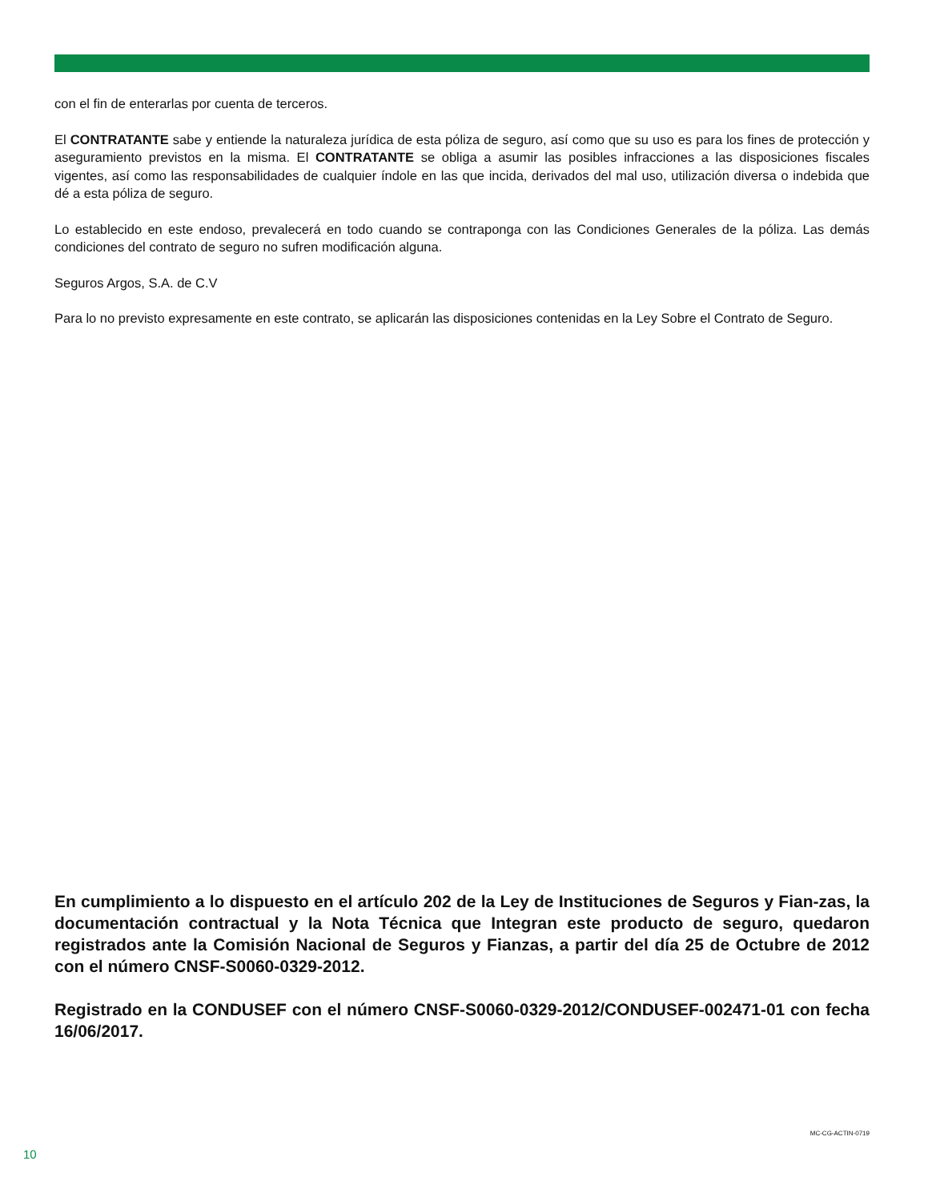con el fin de enterarlas por cuenta de terceros.
El CONTRATANTE sabe y entiende la naturaleza jurídica de esta póliza de seguro, así como que su uso es para los fines de protección y aseguramiento previstos en la misma. El CONTRATANTE se obliga a asumir las posibles infracciones a las disposiciones fiscales vigentes, así como las responsabilidades de cualquier índole en las que incida, derivados del mal uso, utilización diversa o indebida que dé a esta póliza de seguro.
Lo establecido en este endoso, prevalecerá en todo cuando se contraponga con las Condiciones Generales de la póliza. Las demás condiciones del contrato de seguro no sufren modificación alguna.
Seguros Argos, S.A. de C.V
Para lo no previsto expresamente en este contrato, se aplicarán las disposiciones contenidas en la Ley Sobre el Contrato de Seguro.
En cumplimiento a lo dispuesto en el artículo 202 de la Ley de Instituciones de Seguros y Fian-zas, la documentación contractual y la Nota Técnica que Integran este producto de seguro, quedaron registrados ante la Comisión Nacional de Seguros y Fianzas, a partir del día 25 de Octubre de 2012 con el número CNSF-S0060-0329-2012.
Registrado en la CONDUSEF con el número CNSF-S0060-0329-2012/CONDUSEF-002471-01 con fecha 16/06/2017.
MC-CG-ACTIN-0719
10